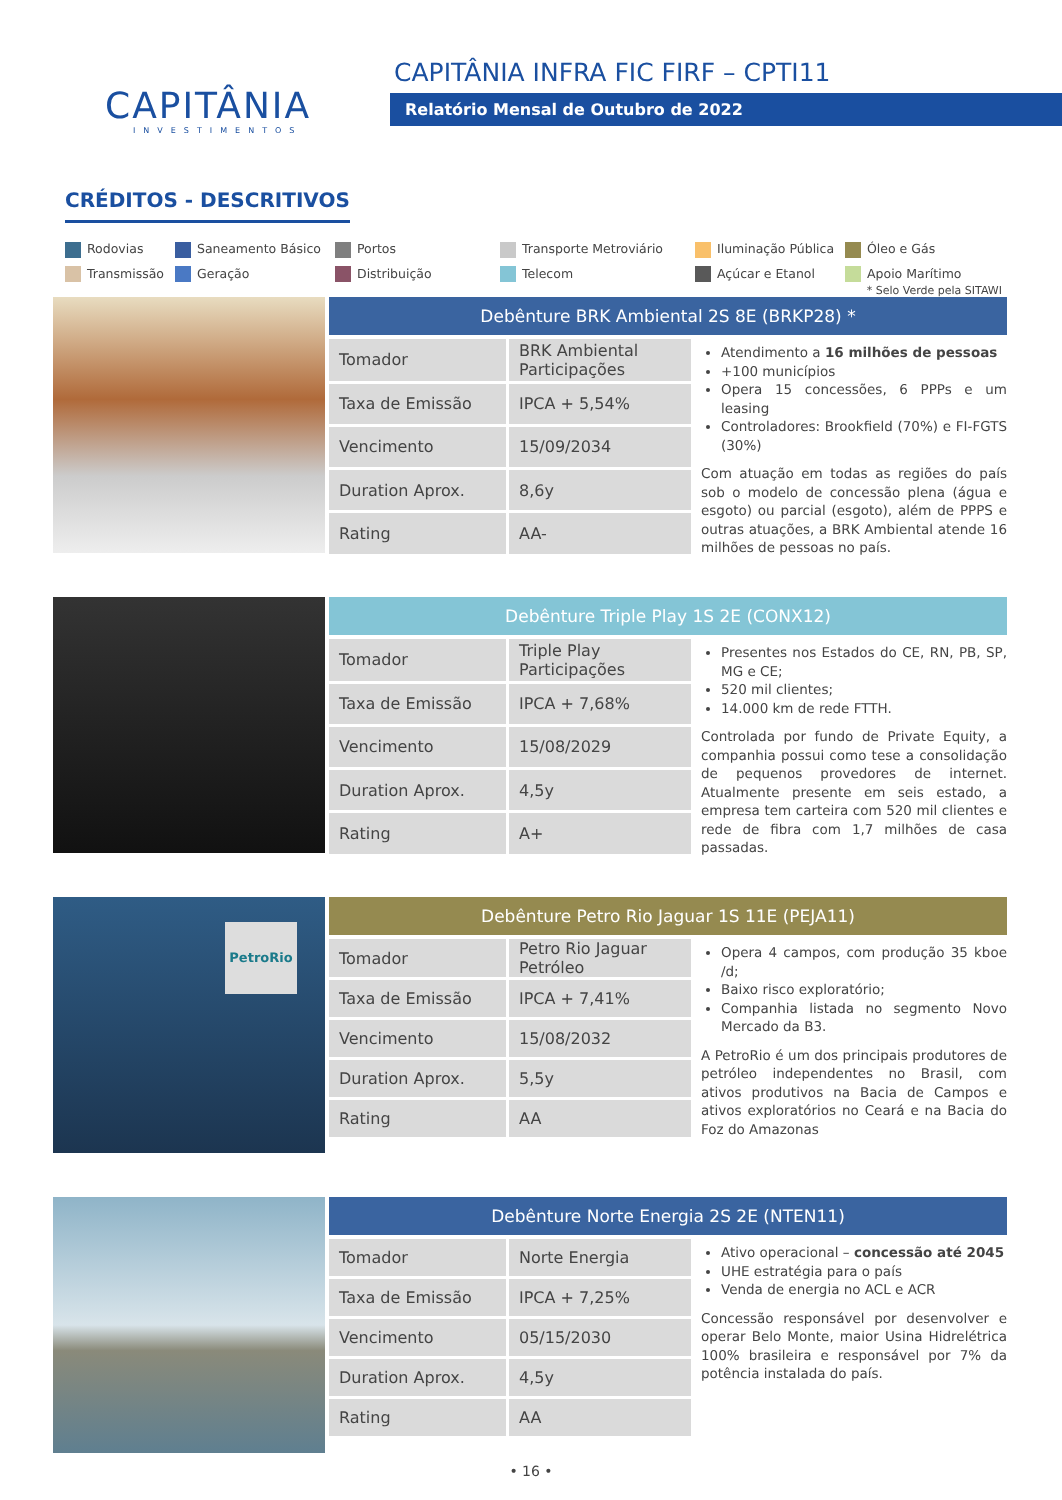CAPITÂNIA
INVESTIMENTOS
CAPITÂNIA INFRA FIC FIRF – CPTI11
Relatório Mensal de Outubro de 2022
CRÉDITOS - DESCRITIVOS
Rodovias
Saneamento Básico
Portos
Transporte Metroviário
Iluminação Pública
Óleo e Gás
Transmissão
Geração
Distribuição
Telecom
Açúcar e Etanol
Apoio Marítimo
* Selo Verde pela SITAWI
Debênture BRK Ambiental 2S 8E (BRKP28) *
| Tomador | BRK Ambiental Participações |
| Taxa de Emissão | IPCA + 5,54% |
| Vencimento | 15/09/2034 |
| Duration Aprox. | 8,6y |
| Rating | AA- |
Atendimento a 16 milhões de pessoas
+100 municípios
Opera 15 concessões, 6 PPPs e um leasing
Controladores: Brookfield (70%) e FI-FGTS (30%)
Com atuação em todas as regiões do país sob o modelo de concessão plena (água e esgoto) ou parcial (esgoto), além de PPPS e outras atuações, a BRK Ambiental atende 16 milhões de pessoas no país.
Debênture Triple Play 1S 2E (CONX12)
| Tomador | Triple Play Participações |
| Taxa de Emissão | IPCA + 7,68% |
| Vencimento | 15/08/2029 |
| Duration Aprox. | 4,5y |
| Rating | A+ |
Presentes nos Estados do CE, RN, PB, SP, MG e CE;
520 mil clientes;
14.000 km de rede FTTH.
Controlada por fundo de Private Equity, a companhia possui como tese a consolidação de pequenos provedores de internet. Atualmente presente em seis estado, a empresa tem carteira com 520 mil clientes e rede de fibra com 1,7 milhões de casa passadas.
PetroRio
Debênture Petro Rio Jaguar 1S 11E (PEJA11)
| Tomador | Petro Rio Jaguar Petróleo |
| Taxa de Emissão | IPCA + 7,41% |
| Vencimento | 15/08/2032 |
| Duration Aprox. | 5,5y |
| Rating | AA |
Opera 4 campos, com produção 35 kboe /d;
Baixo risco exploratório;
Companhia listada no segmento Novo Mercado da B3.
A PetroRio é um dos principais produtores de petróleo independentes no Brasil, com ativos produtivos na Bacia de Campos e ativos exploratórios no Ceará e na Bacia do Foz do Amazonas
Debênture Norte Energia 2S 2E (NTEN11)
| Tomador | Norte Energia |
| Taxa de Emissão | IPCA + 7,25% |
| Vencimento | 05/15/2030 |
| Duration Aprox. | 4,5y |
| Rating | AA |
Ativo operacional – concessão até 2045
UHE estratégia para o país
Venda de energia no ACL e ACR
Concessão responsável por desenvolver e operar Belo Monte, maior Usina Hidrelétrica 100% brasileira e responsável por 7% da potência instalada do país.
• 16 •